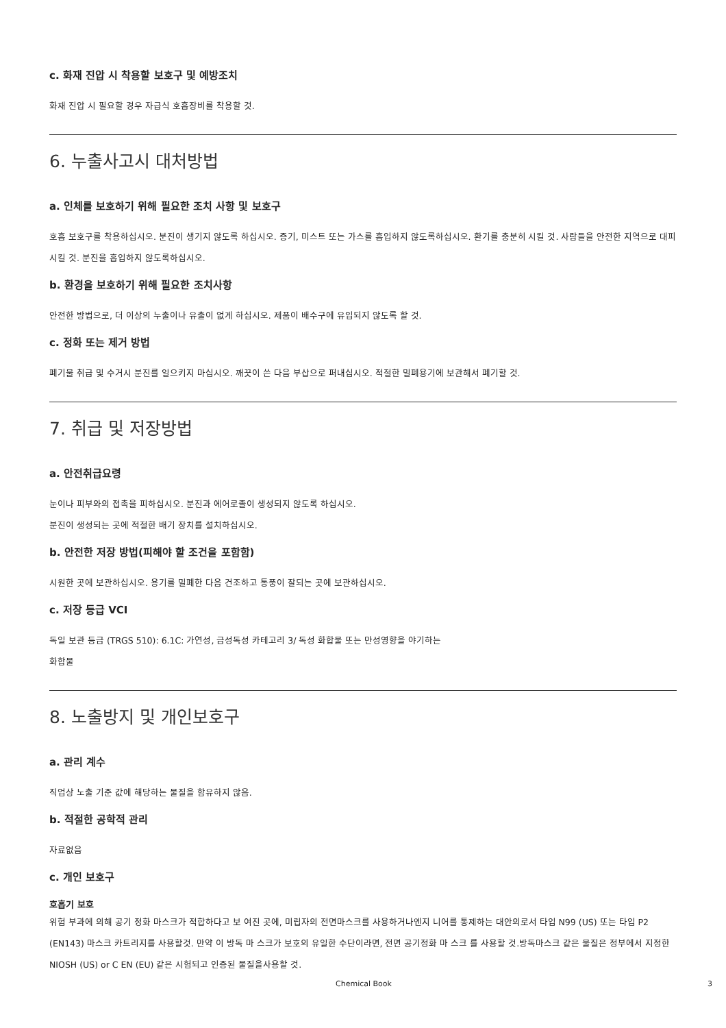c. 화재 진압 시 착용할 보호구 및 예방조치
화재 진압 시 필요할 경우 자급식 호흡장비를 착용할 것.
6. 누출사고시 대처방법
a. 인체를 보호하기 위해 필요한 조치 사항 및 보호구
호흡 보호구를 착용하십시오. 분진이 생기지 않도록 하십시오. 증기, 미스트 또는 가스를 흡입하지 않도록하십시오. 환기를 충분히 시킬 것. 사람들을 안전한 지역으로 대피시킬 것. 분진을 흡입하지 않도록하십시오.
b. 환경을 보호하기 위해 필요한 조치사항
안전한 방법으로, 더 이상의 누출이나 유출이 없게 하십시오. 제품이 배수구에 유입되지 않도록 할 것.
c. 정화 또는 제거 방법
폐기물 취급 및 수거시 분진를 일으키지 마십시오. 깨끗이 쓴 다음 부삽으로 퍼내십시오. 적절한 밀폐용기에 보관해서 폐기할 것.
7. 취급 및 저장방법
a. 안전취급요령
눈이나 피부와의 접촉을 피하십시오. 분진과 에어로졸이 생성되지 않도록 하십시오.
분진이 생성되는 곳에 적절한 배기 장치를 설치하십시오.
b. 안전한 저장 방법(피해야 할 조건을 포함함)
시원한 곳에 보관하십시오. 용기를 밀폐한 다음 건조하고 통풍이 잘되는 곳에 보관하십시오.
c. 저장 등급 VCI
독일 보관 등급 (TRGS 510): 6.1C: 가연성, 급성독성 카테고리 3/ 독성 화합물 또는 만성영향을 야기하는
화합물
8. 노출방지 및 개인보호구
a. 관리 계수
직업상 노출 기준 값에 해당하는 물질을 함유하지 않음.
b. 적절한 공학적 관리
자료없음
c. 개인 보호구
호흡기 보호
위험 부과에 의해 공기 정화 마스크가 적합하다고 보 여진 곳에, 미립자의 전면마스크를 사용하거나엔지 니어를 통제하는 대안의로서 타입 N99 (US) 또는 타입 P2 (EN143) 마스크 카트리지를 사용할것. 만약 이 방독 마 스크가 보호의 유일한 수단이라면, 전면 공기정화 마 스크 를 사용할 것.방독마스크 같은 물질은 정부에서 지정한 NIOSH (US) or C EN (EU) 같은 시험되고 인증된 물질을사용할 것.
Chemical Book 3